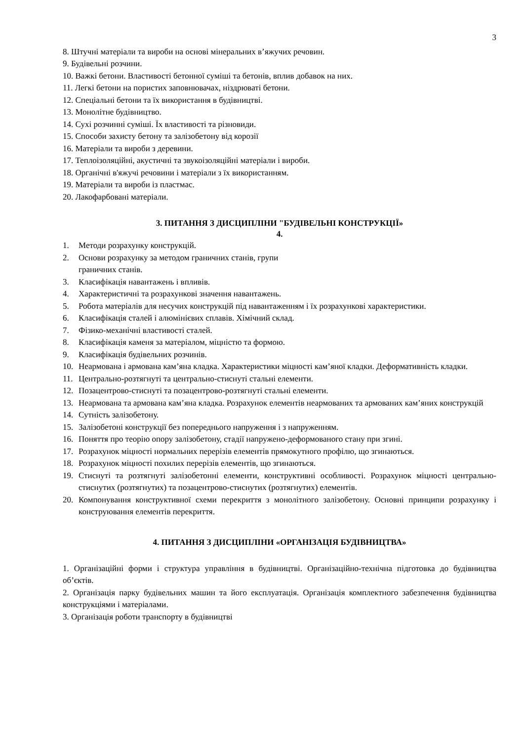3
8. Штучні матеріали та вироби на основі мінеральних в’яжучих речовин.
9. Будівельні розчини.
10. Важкі бетони. Властивості бетонної суміші та бетонів, вплив добавок на них.
11. Легкі бетони на пористих заповнювачах, ніздрюваті бетони.
12. Спеціальні бетони та їх використання в будівництві.
13. Монолітне будівництво.
14. Сухі розчинні суміші. Їх властивості та різновиди.
15. Способи захисту бетону та залізобетону від корозії
16. Матеріали та вироби з деревини.
17. Теплоізоляційні, акустичні та звукоізоляційні матеріали і вироби.
18. Органічні в'яжучі речовини і матеріали з їх використанням.
19. Матеріали та вироби із пластмас.
20. Лакофарбовані матеріали.
3. ПИТАННЯ З ДИСЦИПЛІНИ "БУДІВЕЛЬНІ КОНСТРУКЦІЇ»
4.
1. Методи розрахунку конструкцій.
2. Основи розрахунку за методом граничних станів, групи
граничних станів.
3. Класифікація навантажень і впливів.
4. Характеристичні та розрахункові значення навантажень.
5. Робота матеріалів для несучих конструкцій під навантаженням і їх розрахункові характеристики.
6. Класифікація сталей і алюмінієвих сплавів. Хімічний склад.
7. Фізико-механічні властивості сталей.
8. Класифікація каменя за матеріалом, міцністю та формою.
9. Класифікація будівельних розчинів.
10. Неармована і армована кам’яна кладка. Характеристики міцності кам’яної кладки. Деформативність кладки.
11. Центрально-розтягнуті та центрально-стиснуті стальні елементи.
12. Позацентрово-стиснуті та позацентрово-розтягнуті стальні елементи.
13. Неармована та армована кам’яна кладка. Розрахунок елементів неармованих та армованих кам’яних конструкцій
14. Сутність залізобетону.
15. Залізобетоні конструкції без попереднього напруження і з напруженням.
16. Поняття про теорію опору залізобетону, стадії напружено-деформованого стану при згині.
17. Розрахунок міцності нормальних перерізів елементів прямокутного профілю, що згинаються.
18. Розрахунок міцності похилих перерізів елементів, що згинаються.
19. Стиснуті та розтягнуті залізобетонні елементи, конструктивні особливості. Розрахунок міцності центрально-стиснутих (розтягнутих) та позацентрово-стиснутих (розтягнутих) елементів.
20. Компонування конструктивної схеми перекриття з монолітного залізобетону. Основні принципи розрахунку і конструювання елементів перекриття.
4. ПИТАННЯ З ДИСЦИПЛІНИ «ОРГАНІЗАЦІЯ БУДІВНИЦТВА»
1. Організаційні форми і структура управління в будівництві. Організаційно-технічна підготовка до будівництва об’єктів.
2. Організація парку будівельних машин та його експлуатація. Організація комплектного забезпечення будівництва конструкціями і матеріалами.
3. Організація роботи транспорту в будівництві